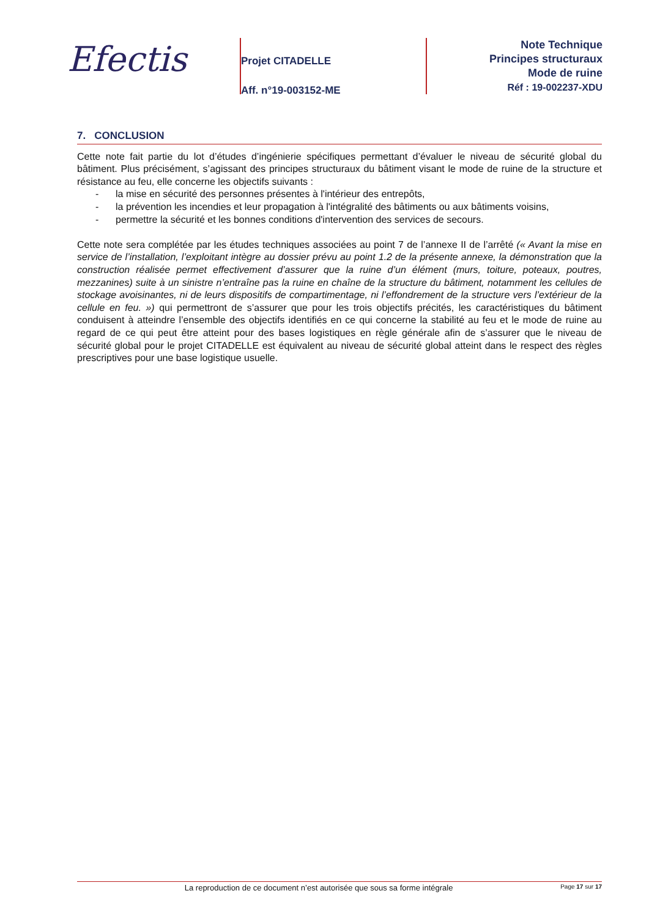Efectis
Projet CITADELLE
Aff. n°19-003152-ME
Note Technique
Principes structuraux
Mode de ruine
Réf : 19-002237-XDU
7. CONCLUSION
Cette note fait partie du lot d’études d’ingénierie spécifiques permettant d’évaluer le niveau de sécurité global du bâtiment. Plus précisément, s’agissant des principes structuraux du bâtiment visant le mode de ruine de la structure et résistance au feu, elle concerne les objectifs suivants :
- la mise en sécurité des personnes présentes à l'intérieur des entrepôts,
- la prévention les incendies et leur propagation à l'intégralité des bâtiments ou aux bâtiments voisins,
- permettre la sécurité et les bonnes conditions d'intervention des services de secours.
Cette note sera complétée par les études techniques associées au point 7 de l’annexe II de l’arrêté (« Avant la mise en service de l’installation, l’exploitant intègre au dossier prévu au point 1.2 de la présente annexe, la démonstration que la construction réalisée permet effectivement d’assurer que la ruine d’un élément (murs, toiture, poteaux, poutres, mezzanines) suite à un sinistre n’entraîne pas la ruine en chaîne de la structure du bâtiment, notamment les cellules de stockage avoisinantes, ni de leurs dispositifs de compartimentage, ni l’effondrement de la structure vers l’extérieur de la cellule en feu. ») qui permettront de s’assurer que pour les trois objectifs précités, les caractéristiques du bâtiment conduisent à atteindre l’ensemble des objectifs identifiés en ce qui concerne la stabilité au feu et le mode de ruine au regard de ce qui peut être atteint pour des bases logistiques en règle générale afin de s’assurer que le niveau de sécurité global pour le projet CITADELLE est équivalent au niveau de sécurité global atteint dans le respect des règles prescriptives pour une base logistique usuelle.
La reproduction de ce document n’est autorisée que sous sa forme intégrale Page 17 sur 17